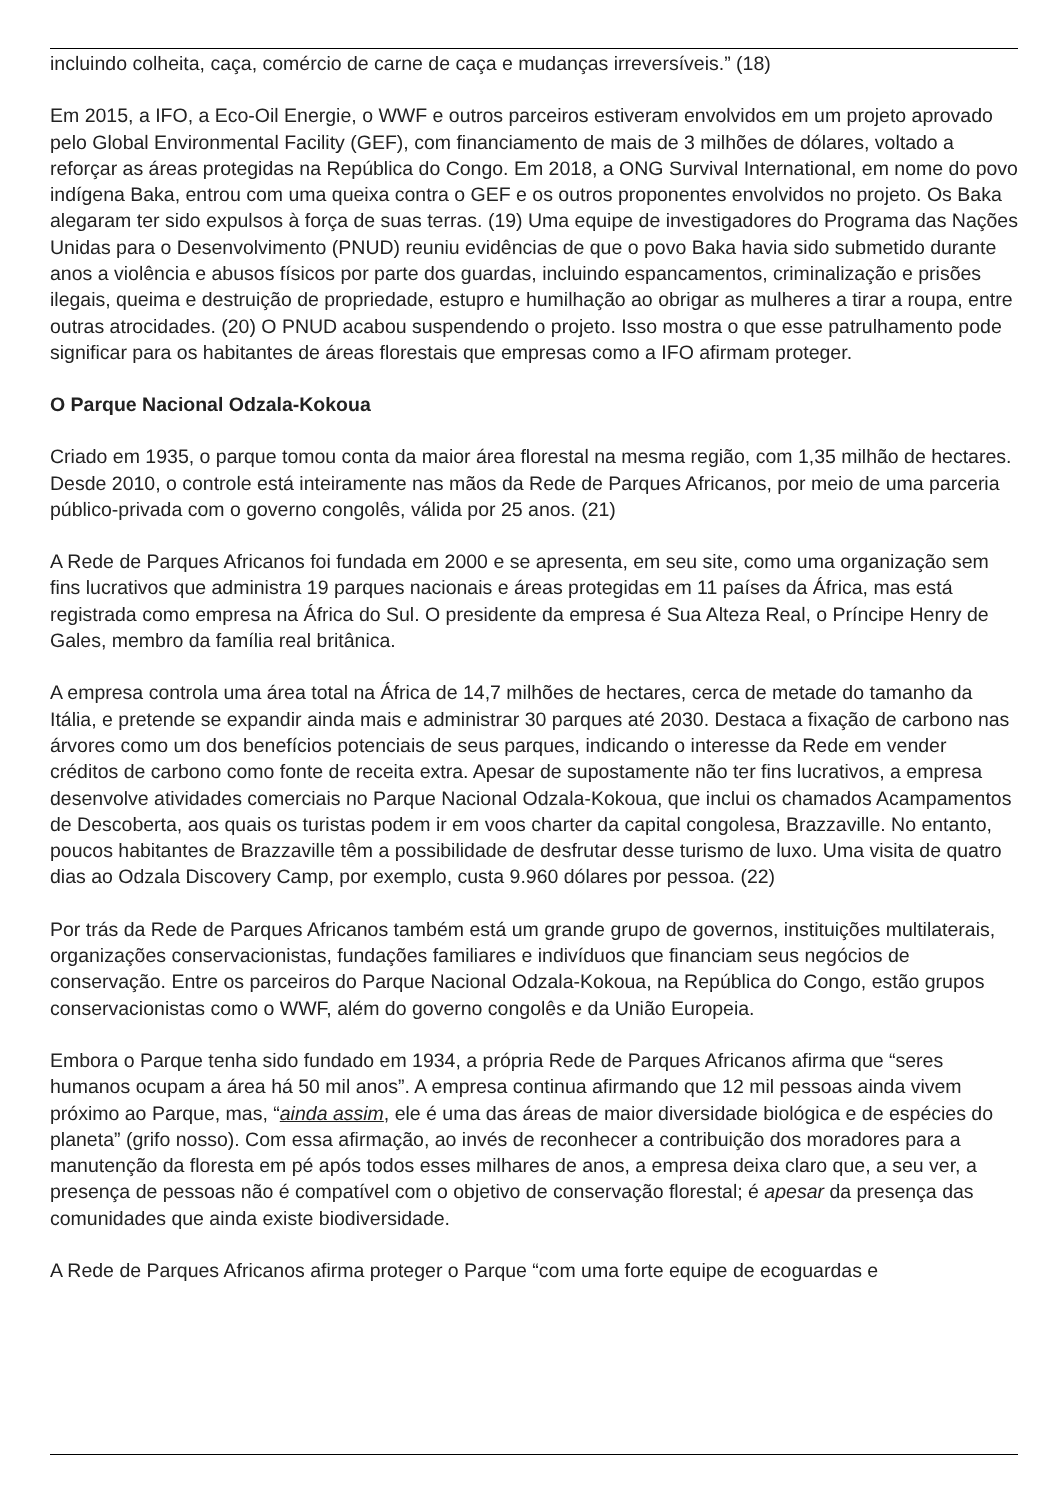incluindo colheita, caça, comércio de carne de caça e mudanças irreversíveis.” (18)
Em 2015, a IFO, a Eco-Oil Energie, o WWF e outros parceiros estiveram envolvidos em um projeto aprovado pelo Global Environmental Facility (GEF), com financiamento de mais de 3 milhões de dólares, voltado a reforçar as áreas protegidas na República do Congo. Em 2018, a ONG Survival International, em nome do povo indígena Baka, entrou com uma queixa contra o GEF e os outros proponentes envolvidos no projeto. Os Baka alegaram ter sido expulsos à força de suas terras. (19) Uma equipe de investigadores do Programa das Nações Unidas para o Desenvolvimento (PNUD) reuniu evidências de que o povo Baka havia sido submetido durante anos a violência e abusos físicos por parte dos guardas, incluindo espancamentos, criminalização e prisões ilegais, queima e destruição de propriedade, estupro e humilhação ao obrigar as mulheres a tirar a roupa, entre outras atrocidades. (20) O PNUD acabou suspendendo o projeto. Isso mostra o que esse patrulhamento pode significar para os habitantes de áreas florestais que empresas como a IFO afirmam proteger.
O Parque Nacional Odzala-Kokoua
Criado em 1935, o parque tomou conta da maior área florestal na mesma região, com 1,35 milhão de hectares. Desde 2010, o controle está inteiramente nas mãos da Rede de Parques Africanos, por meio de uma parceria público-privada com o governo congolês, válida por 25 anos. (21)
A Rede de Parques Africanos foi fundada em 2000 e se apresenta, em seu site, como uma organização sem fins lucrativos que administra 19 parques nacionais e áreas protegidas em 11 países da África, mas está registrada como empresa na África do Sul. O presidente da empresa é Sua Alteza Real, o Príncipe Henry de Gales, membro da família real britânica.
A empresa controla uma área total na África de 14,7 milhões de hectares, cerca de metade do tamanho da Itália, e pretende se expandir ainda mais e administrar 30 parques até 2030. Destaca a fixação de carbono nas árvores como um dos benefícios potenciais de seus parques, indicando o interesse da Rede em vender créditos de carbono como fonte de receita extra. Apesar de supostamente não ter fins lucrativos, a empresa desenvolve atividades comerciais no Parque Nacional Odzala-Kokoua, que inclui os chamados Acampamentos de Descoberta, aos quais os turistas podem ir em voos charter da capital congolesa, Brazzaville. No entanto, poucos habitantes de Brazzaville têm a possibilidade de desfrutar desse turismo de luxo. Uma visita de quatro dias ao Odzala Discovery Camp, por exemplo, custa 9.960 dólares por pessoa. (22)
Por trás da Rede de Parques Africanos também está um grande grupo de governos, instituições multilaterais, organizações conservacionistas, fundações familiares e indivíduos que financiam seus negócios de conservação. Entre os parceiros do Parque Nacional Odzala-Kokoua, na República do Congo, estão grupos conservacionistas como o WWF, além do governo congolês e da União Europeia.
Embora o Parque tenha sido fundado em 1934, a própria Rede de Parques Africanos afirma que “seres humanos ocupam a área há 50 mil anos”. A empresa continua afirmando que 12 mil pessoas ainda vivem próximo ao Parque, mas, “ainda assim, ele é uma das áreas de maior diversidade biológica e de espécies do planeta” (grifo nosso). Com essa afirmação, ao invés de reconhecer a contribuição dos moradores para a manutenção da floresta em pé após todos esses milhares de anos, a empresa deixa claro que, a seu ver, a presença de pessoas não é compatível com o objetivo de conservação florestal; é apesar da presença das comunidades que ainda existe biodiversidade.
A Rede de Parques Africanos afirma proteger o Parque “com uma forte equipe de ecoguardas e